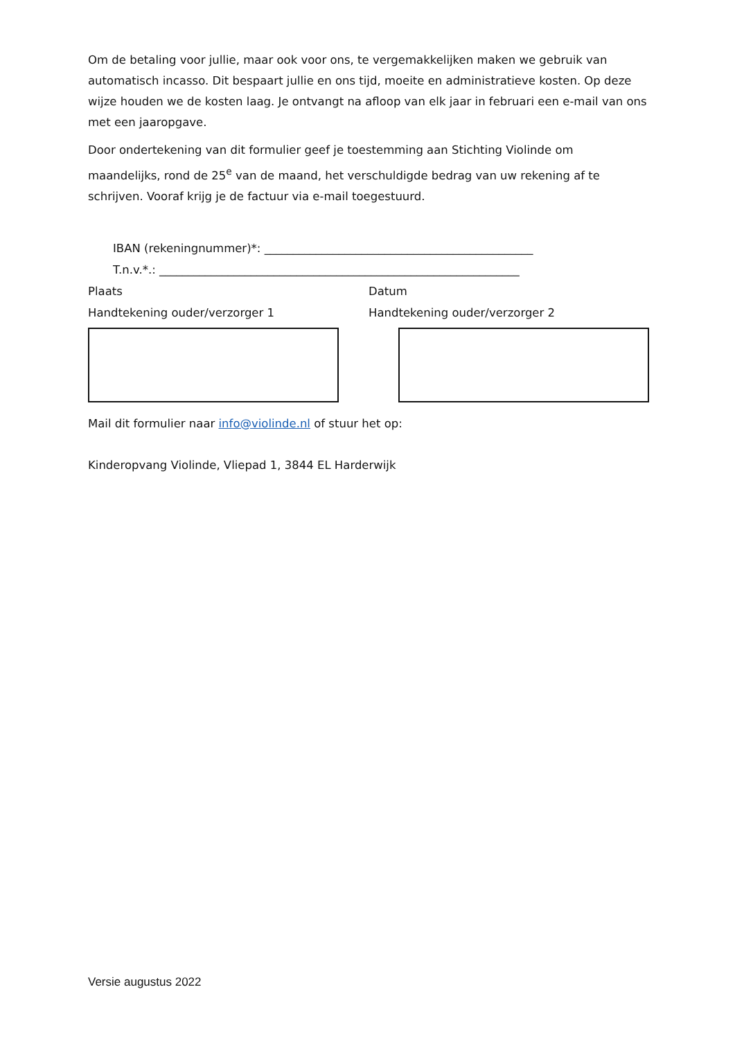Om de betaling voor jullie, maar ook voor ons, te vergemakkelijken maken we gebruik van automatisch incasso. Dit bespaart jullie en ons tijd, moeite en administratieve kosten. Op deze wijze houden we de kosten laag. Je ontvangt na afloop van elk jaar in februari een e-mail van ons met een jaaropgave.
Door ondertekening van dit formulier geef je toestemming aan Stichting Violinde om maandelijks, rond de 25<sup>e</sup> van de maand, het verschuldigde bedrag van uw rekening af te schrijven. Vooraf krijg je de factuur via e-mail toegestuurd.
IBAN (rekeningnummer)*: _______________________________________________
T.n.v.*.: _______________________________________________________________
Plaats Datum
Handtekening ouder/verzorger 1 Handtekening ouder/verzorger 2
Mail dit formulier naar info@violinde.nl of stuur het op:
Kinderopvang Violinde, Vliepad 1, 3844 EL Harderwijk
Versie augustus 2022